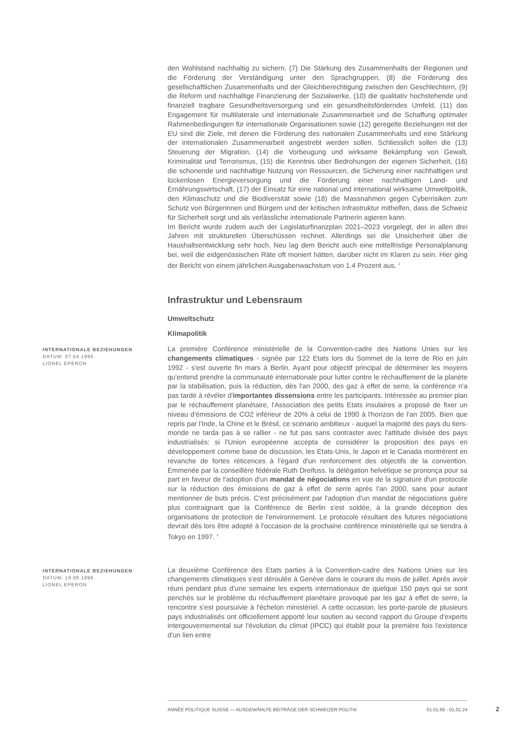den Wohlstand nachhaltig zu sichern. (7) Die Stärkung des Zusammenhalts der Regionen und die Förderung der Verständigung unter den Sprachgruppen, (8) die Förderung des gesellschaftlichen Zusammenhalts und der Gleichberechtigung zwischen den Geschlechtern, (9) die Reform und nachhaltige Finanzierung der Sozialwerke, (10) die qualitativ hochstehende und finanziell tragbare Gesundheitsversorgung und ein gesundheitsförderndes Umfeld, (11) das Engagement für multilaterale und internationale Zusammenarbeit und die Schaffung optimaler Rahmenbedingungen für internationale Organisationen sowie (12) geregelte Beziehungen mit der EU sind die Ziele, mit denen die Förderung des nationalen Zusammenhalts und eine Stärkung der internationalen Zusammenarbeit angestrebt werden sollen. Schliesslich sollen die (13) Steuerung der Migration, (14) die Vorbeugung und wirksame Bekämpfung von Gewalt, Kriminalität und Terrorismus, (15) die Kenntnis über Bedrohungen der eigenen Sicherheit, (16) die schonende und nachhaltige Nutzung von Ressourcen, die Sicherung einer nachhaltigen und lückenlosen Energieversorgung und die Förderung einer nachhaltigen Land- und Ernährungswirtschaft, (17) der Einsatz für eine national und international wirksame Umweltpolitik, den Klimaschutz und die Biodiversität sowie (18) die Massnahmen gegen Cyberrisiken zum Schutz von Bürgerinnen und Bürgern und der kritischen Infrastruktur mithelfen, dass die Schweiz für Sicherheit sorgt und als verlässliche internationale Partnerin agieren kann.
Im Bericht wurde zudem auch der Legislaturfinanzplan 2021–2023 vorgelegt, der in allen drei Jahren mit strukturellen Überschüssen rechnet. Allerdings sei die Unsicherheit über die Haushaltsentwicklung sehr hoch. Neu lag dem Bericht auch eine mittelfristige Personalplanung bei, weil die eidgenössischen Räte oft moniert hätten, darüber nicht im Klaren zu sein. Hier ging der Bericht von einem jährlichen Ausgabenwachstum von 1.4 Prozent aus. <sup>1</sup>
Infrastruktur und Lebensraum
Umweltschutz
Klimapolitik
INTERNATIONALE BEZIEHUNGEN
DATUM: 07.04.1995
LIONEL EPERON
La première Conférence ministérielle de la Convention-cadre des Nations Unies sur les changements climatiques - signée par 122 Etats lors du Sommet de la terre de Rio en juin 1992 - s'est ouverte fin mars à Berlin. Ayant pour objectif principal de déterminer les moyens qu'entend prendre la communauté internationale pour lutter contre le réchauffement de la planète par la stabilisation, puis la réduction, dès l'an 2000, des gaz à effet de serre, la conférence n'a pas tardé à révéler d'importantes dissensions entre les participants. Intéressée au premier plan par le réchauffement planétaire, l'Association des petits Etats insulaires a proposé de fixer un niveau d'émissions de CO2 inférieur de 20% à celui de 1990 à l'horizon de l'an 2005. Bien que repris par l'Inde, la Chine et le Brésil, ce scénario ambitieux - auquel la majorité des pays du tiers-monde ne tarda pas à se rallier - ne fut pas sans contraster avec l'attitude divisée des pays industrialisés: si l'Union européenne accepta de considérer la proposition des pays en développement comme base de discussion, les Etats-Unis, le Japon et le Canada montrèrent en revanche de fortes réticences à l'égard d'un renforcement des objectifs de la convention. Emmenée par la conseillère fédérale Ruth Dreifuss, la délégation helvétique se prononça pour sa part en faveur de l'adoption d'un mandat de négociations en vue de la signature d'un protocole sur la réduction des émissions de gaz à effet de serre après l'an 2000, sans pour autant mentionner de buts précis. C'est précisément par l'adoption d'un mandat de négociations guère plus contraignant que la Conférence de Berlin s'est soldée, à la grande déception des organisations de protection de l'environnement. Le protocole résultant des futures négociations devrait dès lors être adopté à l'occasion de la prochaine conférence ministérielle qui se tiendra à Tokyo en 1997. <sup>2</sup>
INTERNATIONALE BEZIEHUNGEN
DATUM: 19.06.1996
LIONEL EPERON
La deuxième Conférence des Etats parties à la Convention-cadre des Nations Unies sur les changements climatiques s'est déroulée à Genève dans le courant du mois de juillet. Après avoir réuni pendant plus d'une semaine les experts internationaux de quelque 150 pays qui se sont penchés sur le problème du réchauffement planétaire provoqué par les gaz à effet de serre, la rencontre s'est poursuivie à l'échelon ministériel. A cette occasion, les porte-parole de plusieurs pays industrialisés ont officiellement apporté leur soutien au second rapport du Groupe d'experts intergouvernemental sur l'évolution du climat (IPCC) qui établit pour la première fois l'existence d'un lien entre
ANNÉE POLITIQUE SUISSE — AUSGEWÄHLTE BEITRÄGE DER SCHWEIZER POLITIK 01.01.65 - 01.01.24
2